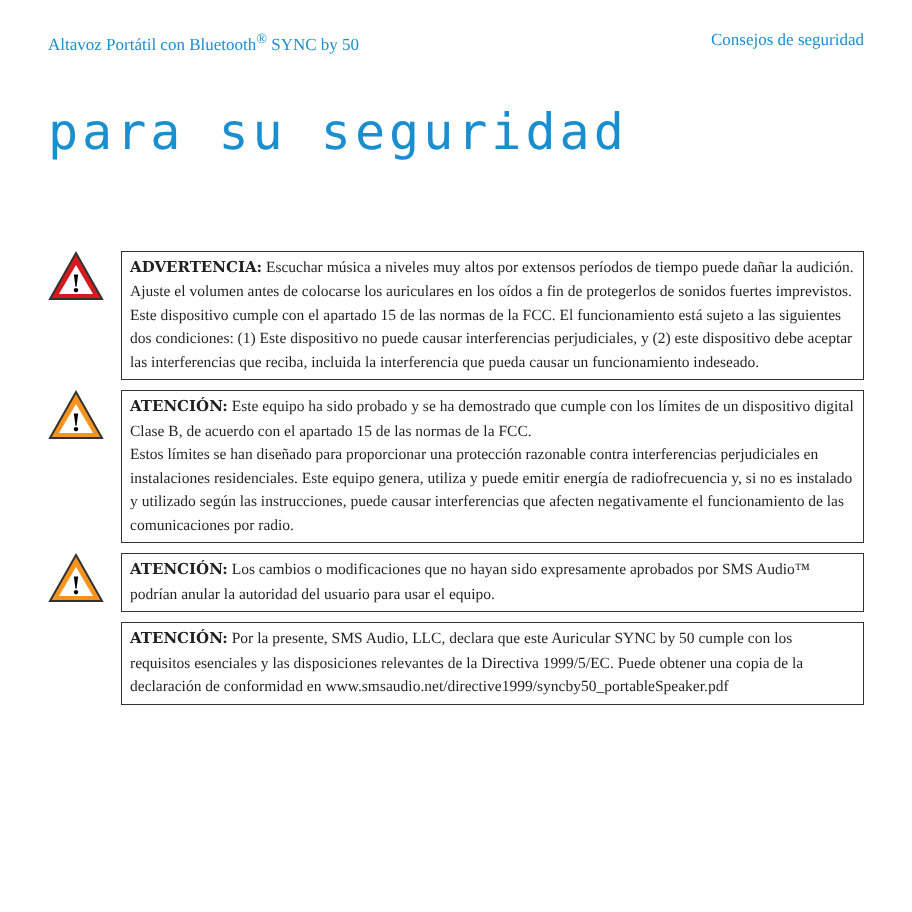Altavoz Portátil con Bluetooth<sup>®</sup> SYNC by 50 Consejos de seguridad
para su seguridad
!
ADVERTENCIA: Escuchar música a niveles muy altos por extensos períodos de tiempo puede dañar la audición. Ajuste el volumen antes de colocarse los auriculares en los oídos a fin de protegerlos de sonidos fuertes imprevistos. Este dispositivo cumple con el apartado 15 de las normas de la FCC. El funcionamiento está sujeto a las siguientes dos condiciones: (1) Este dispositivo no puede causar interferencias perjudiciales, y (2) este dispositivo debe aceptar las interferencias que reciba, incluida la interferencia que pueda causar un funcionamiento indeseado.
!
ATENCIÓN: Este equipo ha sido probado y se ha demostrado que cumple con los límites de un dispositivo digital Clase B, de acuerdo con el apartado 15 de las normas de la FCC.
Estos límites se han diseñado para proporcionar una protección razonable contra interferencias perjudiciales en instalaciones residenciales. Este equipo genera, utiliza y puede emitir energía de radiofrecuencia y, si no es instalado y utilizado según las instrucciones, puede causar interferencias que afecten negativamente el funcionamiento de las comunicaciones por radio.
!
ATENCIÓN: Los cambios o modificaciones que no hayan sido expresamente aprobados por SMS Audio™ podrían anular la autoridad del usuario para usar el equipo.
ATENCIÓN: Por la presente, SMS Audio, LLC, declara que este Auricular SYNC by 50 cumple con los requisitos esenciales y las disposiciones relevantes de la Directiva 1999/5/EC. Puede obtener una copia de la declaración de conformidad en www.smsaudio.net/directive1999/syncby50_portableSpeaker.pdf